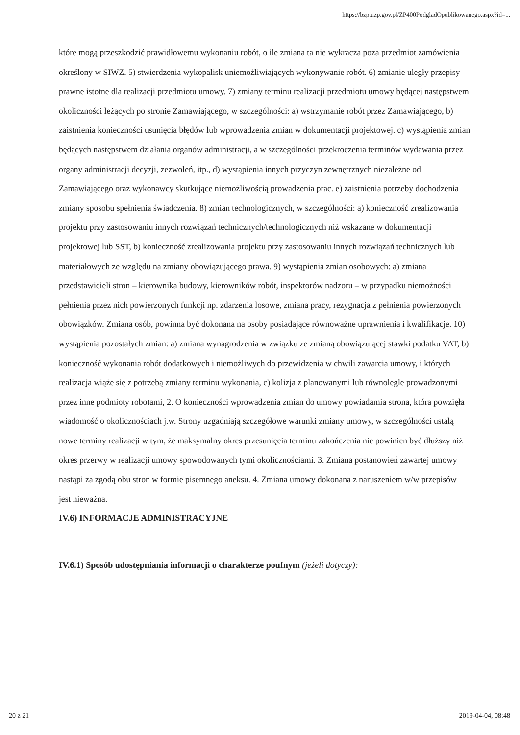https://bzp.uzp.gov.pl/ZP400PodgladOpublikowanego.aspx?id=...
które mogą przeszkodzić prawidłowemu wykonaniu robót, o ile zmiana ta nie wykracza poza przedmiot zamówienia określony w SIWZ. 5) stwierdzenia wykopalisk uniemożliwiających wykonywanie robót. 6) zmianie uległy przepisy prawne istotne dla realizacji przedmiotu umowy. 7) zmiany terminu realizacji przedmiotu umowy będącej następstwem okoliczności leżących po stronie Zamawiającego, w szczególności: a) wstrzymanie robót przez Zamawiającego, b) zaistnienia konieczności usunięcia błędów lub wprowadzenia zmian w dokumentacji projektowej. c) wystąpienia zmian będących następstwem działania organów administracji, a w szczególności przekroczenia terminów wydawania przez organy administracji decyzji, zezwoleń, itp., d) wystąpienia innych przyczyn zewnętrznych niezależne od Zamawiającego oraz wykonawcy skutkujące niemożliwością prowadzenia prac. e) zaistnienia potrzeby dochodzenia zmiany sposobu spełnienia świadczenia. 8) zmian technologicznych, w szczególności: a) konieczność zrealizowania projektu przy zastosowaniu innych rozwiązań technicznych/technologicznych niż wskazane w dokumentacji projektowej lub SST, b) konieczność zrealizowania projektu przy zastosowaniu innych rozwiązań technicznych lub materiałowych ze względu na zmiany obowiązującego prawa. 9) wystąpienia zmian osobowych: a) zmiana przedstawicieli stron – kierownika budowy, kierowników robót, inspektorów nadzoru – w przypadku niemożności pełnienia przez nich powierzonych funkcji np. zdarzenia losowe, zmiana pracy, rezygnacja z pełnienia powierzonych obowiązków. Zmiana osób, powinna być dokonana na osoby posiadające równoważne uprawnienia i kwalifikacje. 10) wystąpienia pozostałych zmian: a) zmiana wynagrodzenia w związku ze zmianą obowiązującej stawki podatku VAT, b) konieczność wykonania robót dodatkowych i niemożliwych do przewidzenia w chwili zawarcia umowy, i których realizacja wiąże się z potrzebą zmiany terminu wykonania, c) kolizja z planowanymi lub równolegle prowadzonymi przez inne podmioty robotami, 2. O konieczności wprowadzenia zmian do umowy powiadamia strona, która powzięła wiadomość o okolicznościach j.w. Strony uzgadniają szczegółowe warunki zmiany umowy, w szczególności ustalą nowe terminy realizacji w tym, że maksymalny okres przesunięcia terminu zakończenia nie powinien być dłuższy niż okres przerwy w realizacji umowy spowodowanych tymi okolicznościami. 3. Zmiana postanowień zawartej umowy nastąpi za zgodą obu stron w formie pisemnego aneksu. 4. Zmiana umowy dokonana z naruszeniem w/w przepisów jest nieważna.
IV.6) INFORMACJE ADMINISTRACYJNE
IV.6.1) Sposób udostępniania informacji o charakterze poufnym (jeżeli dotyczy):
20 z 21 2019-04-04, 08:48